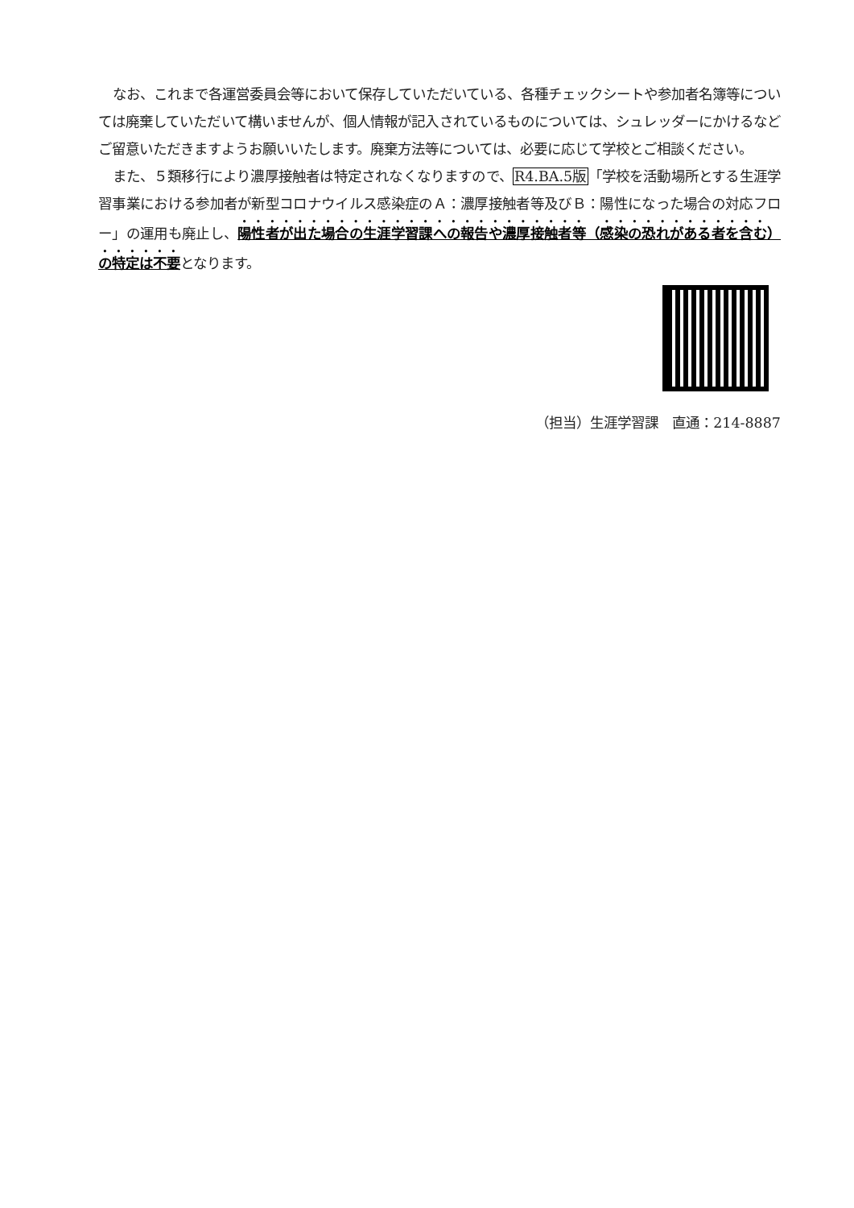なお、これまで各運営委員会等において保存していただいている、各種チェックシートや参加者名簿等については廃棄していただいて構いませんが、個人情報が記入されているものについては、シュレッダーにかけるなどご留意いただきますようお願いいたします。廃棄方法等については、必要に応じて学校とご相談ください。
また、５類移行により濃厚接触者は特定されなくなりますので、R4.BA.5版「学校を活動場所とする生涯学習事業における参加者が新型コロナウイルス感染症のＡ：濃厚接触者等及びＢ：陽性になった場合の対応フロー」の運用も廃止し、陽性者が出た場合の生涯学習課への報告や濃厚接触者等（感染の恐れがある者を含む）の特定は不要となります。
（担当）生涯学習課　直通：214-8887